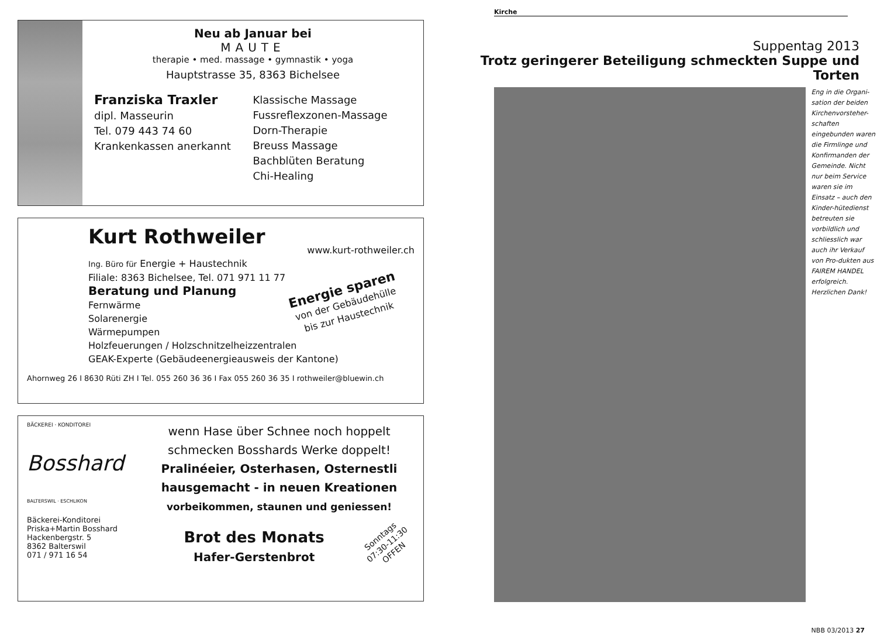Neu ab Januar bei
MAUTE
therapie • med. massage • gymnastik • yoga
Hauptstrasse 35, 8363 Bichelsee
Franziska Traxler
dipl. Masseurin
Tel. 079 443 74 60
Krankenkassen anerkannt
Klassische Massage
Fussreflexzonen-Massage
Dorn-Therapie
Breuss Massage
Bachblüten Beratung
Chi-Healing
Kurt Rothweiler
www.kurt-rothweiler.ch
Ing. Büro für Energie + Haustechnik
Filiale: 8363 Bichelsee, Tel. 071 971 11 77
Beratung und Planung
Fernwärme
Solarenergie
Wärmepumpen
Holzfeuerungen / Holzschnitzelheizzentralen
GEAK-Experte (Gebäudeenergieausweis der Kantone)
Energie sparen
von der Gebäudehülle
bis zur Haustechnik
Ahornweg 26 I 8630 Rüti ZH I Tel. 055 260 36 36 I Fax 055 260 36 35 I rothweiler@bluewin.ch
BÄCKEREI · KONDITOREI
Bosshard
BALTERSWIL · ESCHLIKON
Bäckerei-Konditorei
Priska+Martin Bosshard
Hackenbergstr. 5
8362 Balterswil
071 / 971 16 54
wenn Hase über Schnee noch hoppelt
schmecken Bosshards Werke doppelt!
Pralinéeier, Osterhasen, Osternestli
hausgemacht - in neuen Kreationen
vorbeikommen, staunen und geniessen!
Brot des Monats
Hafer-Gerstenbrot
Sonntags
07:30-11:30
OFFEN
Kirche
Suppentag 2013
Trotz geringerer Beteiligung schmeckten Suppe und Torten
Eng in die Organi-sation der beiden Kirchenvorsteher-schaften eingebunden waren die Firmlinge und Konfirmanden der Gemeinde. Nicht nur beim Service waren sie im Einsatz – auch den Kinder-hütedienst betreuten sie vorbildlich und schliesslich war auch ihr Verkauf von Pro-dukten aus FAIREM HANDEL erfolgreich. Herzlichen Dank!
NBB 03/2013 27